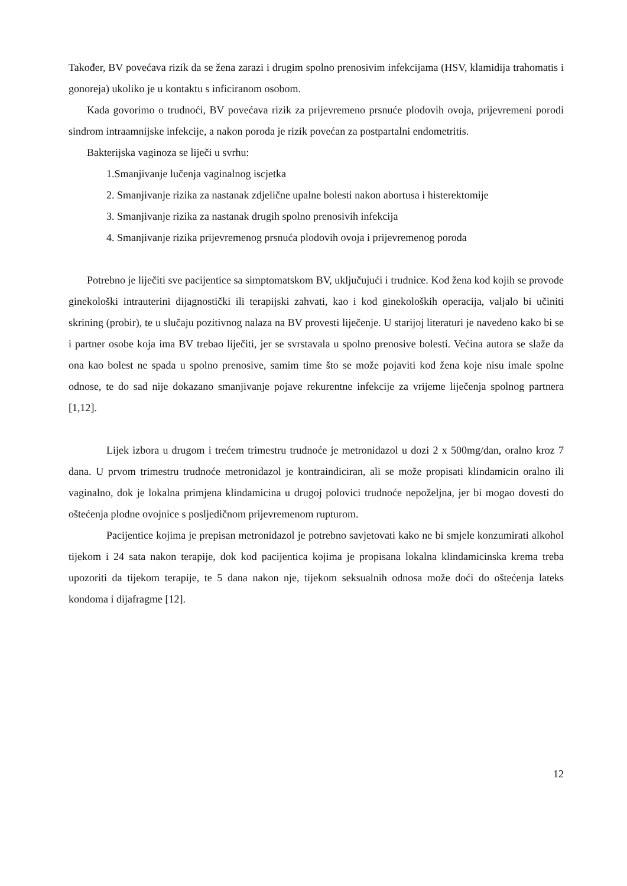Također, BV povećava rizik da se žena zarazi i drugim spolno prenosivim infekcijama (HSV, klamidija trahomatis i gonoreja) ukoliko je u kontaktu s inficiranom osobom.
Kada govorimo o trudnoći, BV povećava rizik za prijevremeno prsnuće plodovih ovoja, prijevremeni porodi sindrom intraamnijske infekcije, a nakon poroda je rizik povećan za postpartalni endometritis.
Bakterijska vaginoza se liječi u svrhu:
1.Smanjivanje lučenja vaginalnog iscjetka
2. Smanjivanje rizika za nastanak zdjelične upalne bolesti nakon abortusa i histerektomije
3. Smanjivanje rizika za nastanak drugih spolno prenosivih infekcija
4. Smanjivanje rizika prijevremenog prsnuća plodovih ovoja i prijevremenog poroda
Potrebno je liječiti sve pacijentice sa simptomatskom BV, uključujući i trudnice. Kod žena kod kojih se provode ginekološki intrauterini dijagnostički ili terapijski zahvati, kao i kod ginekoloških operacija, valjalo bi učiniti skrining (probir), te u slučaju pozitivnog nalaza na BV provesti liječenje. U starijoj literaturi je navedeno kako bi se i partner osobe koja ima BV trebao liječiti, jer se svrstavala u spolno prenosive bolesti. Većina autora se slaže da ona kao bolest ne spada u spolno prenosive, samim time što se može pojaviti kod žena koje nisu imale spolne odnose, te do sad nije dokazano smanjivanje pojave rekurentne infekcije za vrijeme liječenja spolnog partnera [1,12].
Lijek izbora u drugom i trećem trimestru trudnoće je metronidazol u dozi 2 x 500mg/dan, oralno kroz 7 dana. U prvom trimestru trudnoće metronidazol je kontraindiciran, ali se može propisati klindamicin oralno ili vaginalno, dok je lokalna primjena klindamicina u drugoj polovici trudnoće nepoželjna, jer bi mogao dovesti do oštećenja plodne ovojnice s posljedičnom prijevremenom rupturom.
Pacijentice kojima je prepisan metronidazol je potrebno savjetovati kako ne bi smjele konzumirati alkohol tijekom i 24 sata nakon terapije, dok kod pacijentica kojima je propisana lokalna klindamicinska krema treba upozoriti da tijekom terapije, te 5 dana nakon nje, tijekom seksualnih odnosa može doći do oštećenja lateks kondoma i dijafragme [12].
12